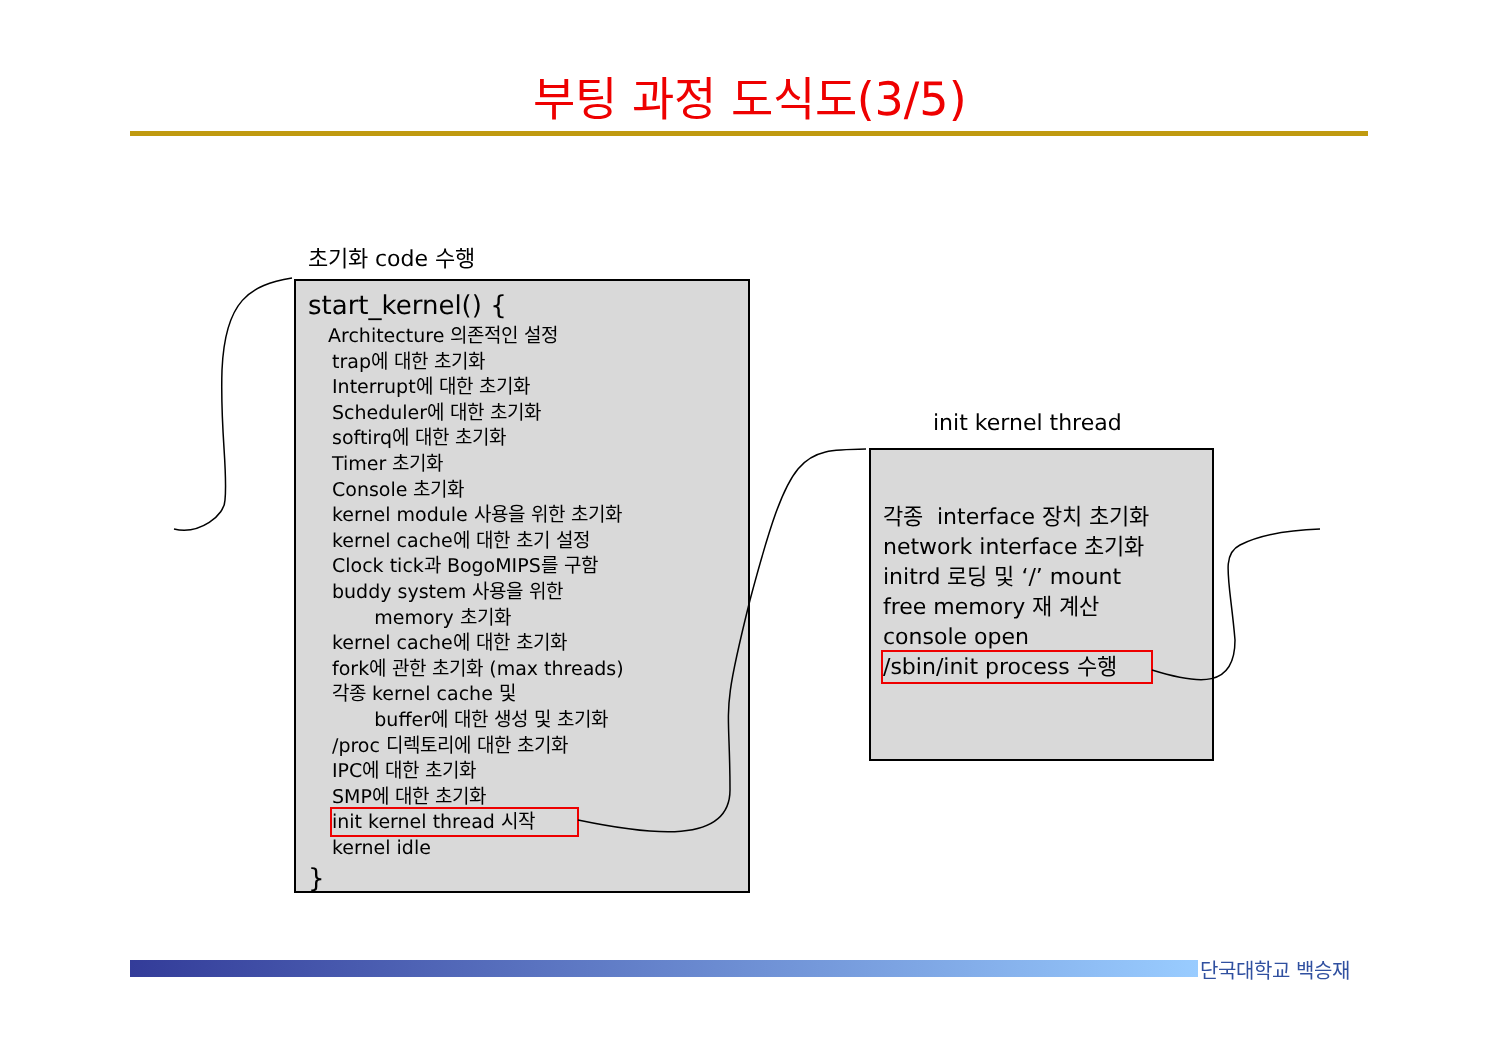부팅 과정 도식도(3/5)
초기화 code 수행
start_kernel() {
Architecture 의존적인 설정
trap에 대한 초기화
Interrupt에 대한 초기화
Scheduler에 대한 초기화
softirq에 대한 초기화
Timer 초기화
Console 초기화
kernel module 사용을 위한 초기화
kernel cache에 대한 초기 설정
Clock tick과 BogoMIPS를 구함
buddy system 사용을 위한
memory 초기화
kernel cache에 대한 초기화
fork에 관한 초기화 (max threads)
각종 kernel cache 및
buffer에 대한 생성 및 초기화
/proc 디렉토리에 대한 초기화
IPC에 대한 초기화
SMP에 대한 초기화
init kernel thread 시작
kernel idle
}
init kernel thread
각종 interface 장치 초기화
network interface 초기화
initrd 로딩 및 ‘/’ mount
free memory 재 계산
console open
/sbin/init process 수행
단국대학교 백승재